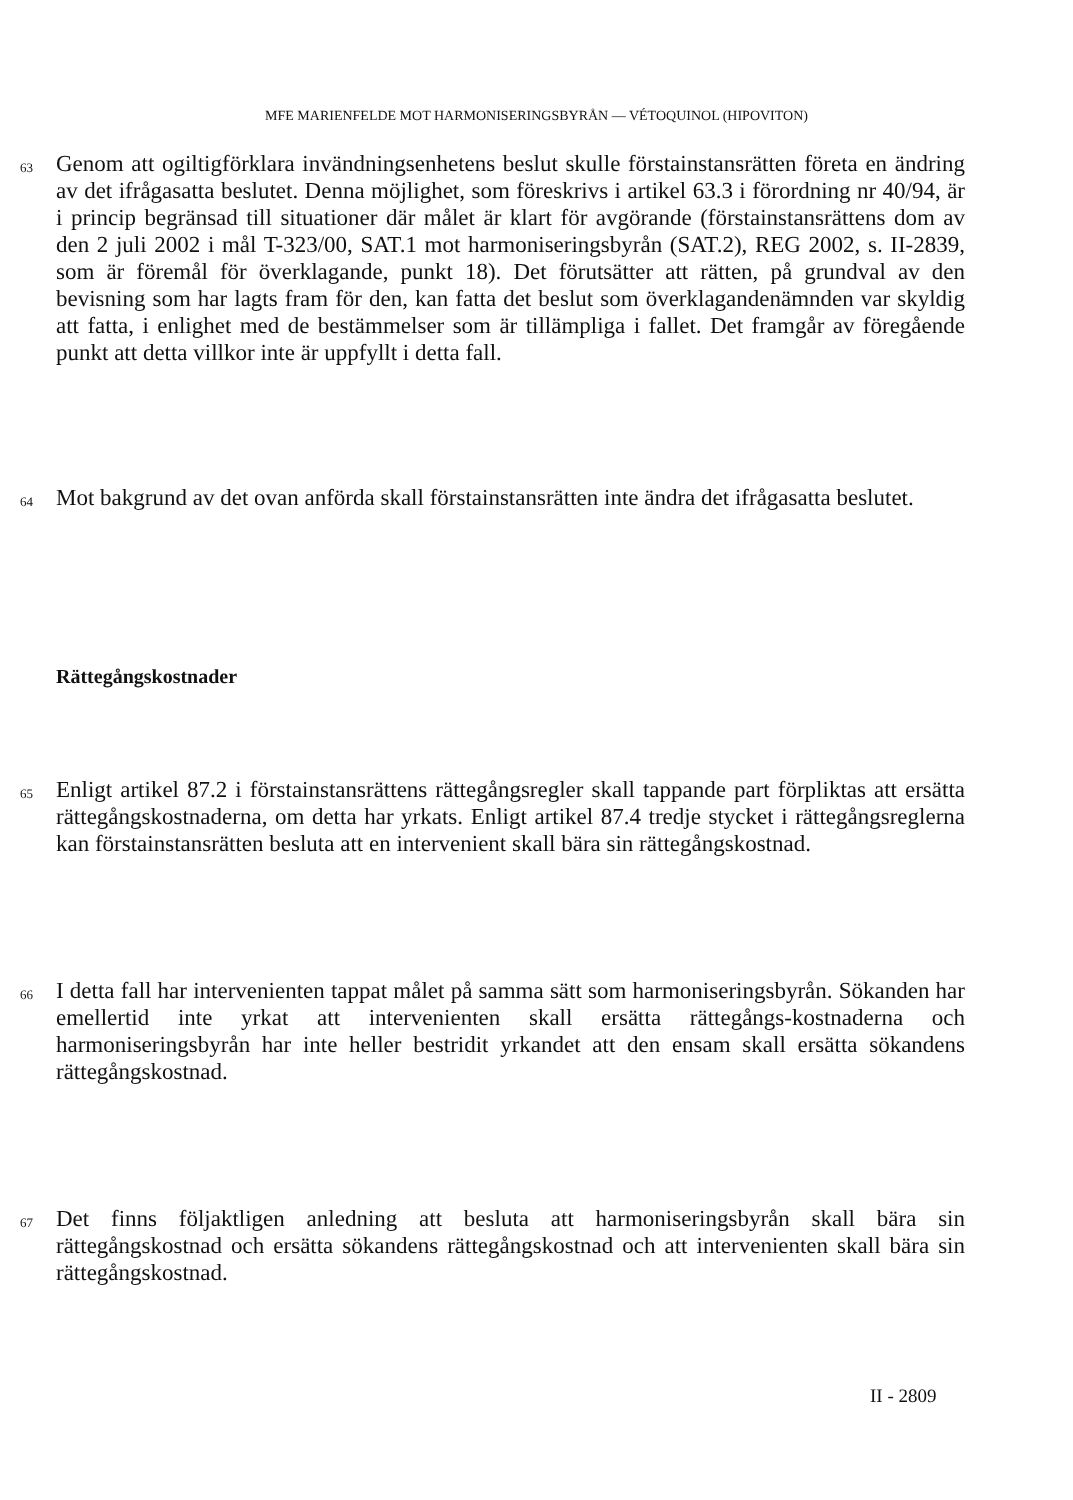MFE MARIENFELDE MOT HARMONISERINGSBYRÅN — VÉTOQUINOL (HIPOVITON)
63
Genom att ogiltigförklara invändningsenhetens beslut skulle förstainstansrätten företa en ändring av det ifrågasatta beslutet. Denna möjlighet, som föreskrivs i artikel 63.3 i förordning nr 40/94, är i princip begränsad till situationer där målet är klart för avgörande (förstainstansrättens dom av den 2 juli 2002 i mål T-323/00, SAT.1 mot harmoniseringsbyrån (SAT.2), REG 2002, s. II-2839, som är föremål för överklagande, punkt 18). Det förutsätter att rätten, på grundval av den bevisning som har lagts fram för den, kan fatta det beslut som överklagandenämnden var skyldig att fatta, i enlighet med de bestämmelser som är tillämpliga i fallet. Det framgår av föregående punkt att detta villkor inte är uppfyllt i detta fall.
64
Mot bakgrund av det ovan anförda skall förstainstansrätten inte ändra det ifrågasatta beslutet.
Rättegångskostnader
65
Enligt artikel 87.2 i förstainstansrättens rättegångsregler skall tappande part förpliktas att ersätta rättegångskostnaderna, om detta har yrkats. Enligt artikel 87.4 tredje stycket i rättegångsreglerna kan förstainstansrätten besluta att en intervenient skall bära sin rättegångskostnad.
66
I detta fall har intervenienten tappat målet på samma sätt som harmoniseringsbyrån. Sökanden har emellertid inte yrkat att intervenienten skall ersätta rättegångs-kostnaderna och harmoniseringsbyrån har inte heller bestridit yrkandet att den ensam skall ersätta sökandens rättegångskostnad.
67
Det finns följaktligen anledning att besluta att harmoniseringsbyrån skall bära sin rättegångskostnad och ersätta sökandens rättegångskostnad och att intervenienten skall bära sin rättegångskostnad.
II - 2809